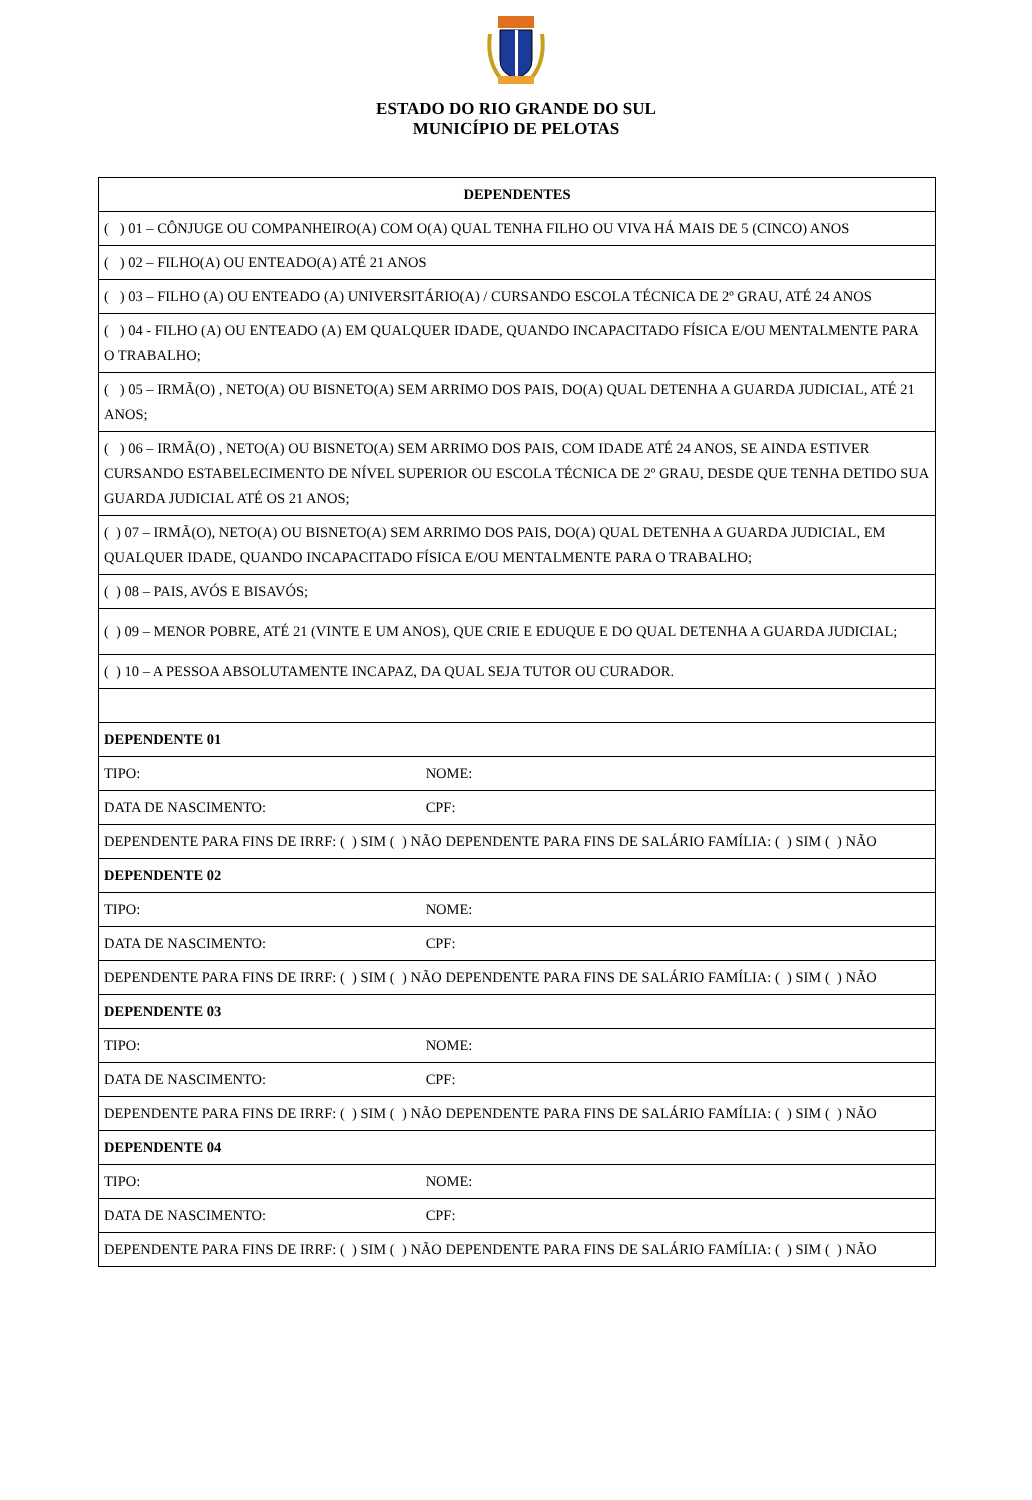ESTADO DO RIO GRANDE DO SUL
MUNICÍPIO DE PELOTAS
| DEPENDENTES |
| --- |
| ( ) 01 – CÔNJUGE OU COMPANHEIRO(A) COM O(A) QUAL TENHA FILHO OU VIVA HÁ MAIS DE 5 (CINCO) ANOS |
| ( ) 02 – FILHO(A) OU ENTEADO(A) ATÉ 21 ANOS |
| ( ) 03 – FILHO (A) OU ENTEADO (A) UNIVERSITÁRIO(A) / CURSANDO ESCOLA TÉCNICA DE 2º GRAU, ATÉ 24 ANOS |
| ( ) 04 - FILHO (A) OU ENTEADO (A) EM QUALQUER IDADE, QUANDO INCAPACITADO FÍSICA E/OU MENTALMENTE PARA O TRABALHO; |
| ( ) 05 – IRMÃ(O) , NETO(A) OU BISNETO(A) SEM ARRIMO DOS PAIS, DO(A) QUAL DETENHA A GUARDA JUDICIAL, ATÉ 21 ANOS; |
| ( ) 06 – IRMÃ(O) , NETO(A) OU BISNETO(A) SEM ARRIMO DOS PAIS, COM IDADE ATÉ 24 ANOS, SE AINDA ESTIVER CURSANDO ESTABELECIMENTO DE NÍVEL SUPERIOR OU ESCOLA TÉCNICA DE 2º GRAU, DESDE QUE TENHA DETIDO SUA GUARDA JUDICIAL ATÉ OS 21 ANOS; |
| ( ) 07 – IRMÃ(O), NETO(A) OU BISNETO(A) SEM ARRIMO DOS PAIS, DO(A) QUAL DETENHA A GUARDA JUDICIAL, EM QUALQUER IDADE, QUANDO INCAPACITADO FÍSICA E/OU MENTALMENTE PARA O TRABALHO; |
| ( ) 08 – PAIS, AVÓS E BISAVÓS; |
| ( ) 09 – MENOR POBRE, ATÉ 21 (VINTE E UM ANOS), QUE CRIE E EDUQUE E DO QUAL DETENHA A GUARDA JUDICIAL; |
| ( ) 10 – A PESSOA ABSOLUTAMENTE INCAPAZ, DA QUAL SEJA TUTOR OU CURADOR. |
| DEPENDENTE 01 |
| TIPO: NOME: |
| DATA DE NASCIMENTO: CPF: |
| DEPENDENTE PARA FINS DE IRRF: ( ) SIM ( ) NÃO DEPENDENTE PARA FINS DE SALÁRIO FAMÍLIA: ( ) SIM ( ) NÃO |
| DEPENDENTE 02 |
| TIPO: NOME: |
| DATA DE NASCIMENTO: CPF: |
| DEPENDENTE PARA FINS DE IRRF: ( ) SIM ( ) NÃO DEPENDENTE PARA FINS DE SALÁRIO FAMÍLIA: ( ) SIM ( ) NÃO |
| DEPENDENTE 03 |
| TIPO: NOME: |
| DATA DE NASCIMENTO: CPF: |
| DEPENDENTE PARA FINS DE IRRF: ( ) SIM ( ) NÃO DEPENDENTE PARA FINS DE SALÁRIO FAMÍLIA: ( ) SIM ( ) NÃO |
| DEPENDENTE 04 |
| TIPO: NOME: |
| DATA DE NASCIMENTO: CPF: |
| DEPENDENTE PARA FINS DE IRRF: ( ) SIM ( ) NÃO DEPENDENTE PARA FINS DE SALÁRIO FAMÍLIA: ( ) SIM ( ) NÃO |